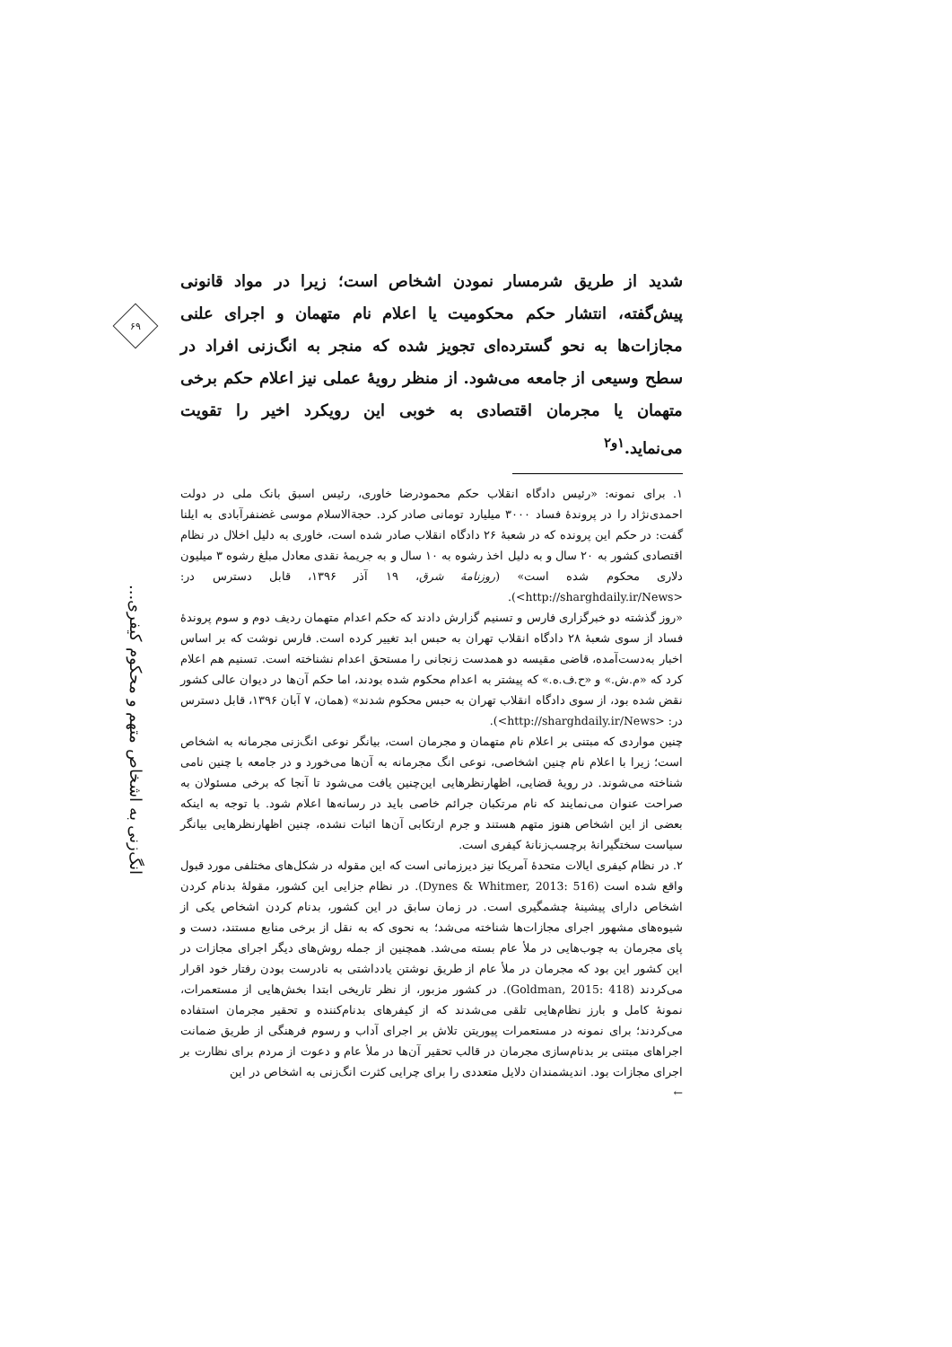شدید از طریق شرمسار نمودن اشخاص است؛ زیرا در مواد قانونی پیش‌گفته، انتشار حکم محکومیت یا اعلام نام متهمان و اجرای علنی مجازات‌ها به نحو گسترده‌ای تجویز شده که منجر به انگ‌زنی افراد در سطح وسیعی از جامعه می‌شود. از منظر رویهٔ عملی نیز اعلام حکم برخی متهمان یا مجرمان اقتصادی به خوبی این رویکرد اخیر را تقویت می‌نماید.<sup>۱و۲</sup>
۱. برای نمونه: «رئیس دادگاه انقلاب حکم محمودرضا خاوری، رئیس اسبق بانک ملی در دولت احمدی‌نژاد را در پروندهٔ فساد ۳۰۰۰ میلیارد تومانی صادر کرد. حجةالاسلام موسی غضنفرآبادی به ایلنا گفت: در حکم این پرونده که در شعبهٔ ۲۶ دادگاه انقلاب صادر شده است، خاوری به دلیل اخلال در نظام اقتصادی کشور به ۲۰ سال و به دلیل اخذ رشوه به ۱۰ سال و به جریمهٔ نقدی معادل مبلغ رشوه ۳ میلیون دلاری محکوم شده است» (روزنامهٔ شرق، ۱۹ آذر ۱۳۹۶، قابل دسترس در: <http://sharghdaily.ir/News>).
«روز گذشته دو خبرگزاری فارس و تسنیم گزارش دادند که حکم اعدام متهمان ردیف دوم و سوم پروندهٔ فساد از سوی شعبهٔ ۲۸ دادگاه انقلاب تهران به حبس ابد تغییر کرده است. فارس نوشت که بر اساس اخبار به‌دست‌آمده، قاضی مقیسه دو همدست زنجانی را مستحق اعدام نشناخته است. تسنیم هم اعلام کرد که «م.ش.» و «ح.ف.ه.» که پیشتر به اعدام محکوم شده بودند، اما حکم آن‌ها در دیوان عالی کشور نقض شده بود، از سوی دادگاه انقلاب تهران به حبس محکوم شدند» (همان، ۷ آبان ۱۳۹۶، قابل دسترس در: <http://sharghdaily.ir/News>).
چنین مواردی که مبتنی بر اعلام نام متهمان و مجرمان است، بیانگر نوعی انگ‌زنی مجرمانه به اشخاص است؛ زیرا با اعلام نام چنین اشخاصی، نوعی انگ مجرمانه به آن‌ها می‌خورد و در جامعه با چنین نامی شناخته می‌شوند. در رویهٔ قضایی، اظهارنظرهایی این‌چنین یافت می‌شود تا آنجا که برخی مسئولان به صراحت عنوان می‌نمایند که نام مرتکبان جرائم خاصی باید در رسانه‌ها اعلام شود. با توجه به اینکه بعضی از این اشخاص هنوز متهم هستند و جرم ارتکابی آن‌ها اثبات نشده، چنین اظهارنظرهایی بیانگر سیاست سختگیرانهٔ برچسب‌زنانهٔ کیفری است.
۲. در نظام کیفری ایالات متحدهٔ آمریکا نیز دیرزمانی است که این مقوله در شکل‌های مختلفی مورد قبول واقع شده است (Dynes & Whitmer, 2013: 516). در نظام جزایی این کشور، مقولهٔ بدنام کردن اشخاص دارای پیشینهٔ چشمگیری است. در زمان سابق در این کشور، بدنام کردن اشخاص یکی از شیوه‌های مشهور اجرای مجازات‌ها شناخته می‌شد؛ به نحوی که به نقل از برخی منابع مستند، دست و پای مجرمان به چوب‌هایی در ملأ عام بسته می‌شد. همچنین از جمله روش‌های دیگر اجرای مجازات در این کشور این بود که مجرمان در ملأ عام از طریق نوشتن یادداشتی به نادرست بودن رفتار خود اقرار می‌کردند (Goldman, 2015: 418). در کشور مزبور، از نظر تاریخی ابتدا بخش‌هایی از مستعمرات، نمونهٔ کامل و بارز نظام‌هایی تلقی می‌شدند که از کیفرهای بدنام‌کننده و تحقیر مجرمان استفاده می‌کردند؛ برای نمونه در مستعمرات پیوریتن تلاش بر اجرای آداب و رسوم فرهنگی از طریق ضمانت اجراهای مبتنی بر بدنام‌سازی مجرمان در قالب تحقیر آن‌ها در ملأ عام و دعوت از مردم برای نظارت بر اجرای مجازات بود. اندیشمندان دلایل متعددی را برای چرایی کثرت انگ‌زنی به اشخاص در این
←
۶۹
انگ‌زنی به اشخاص متهم و محکوم کیفری...